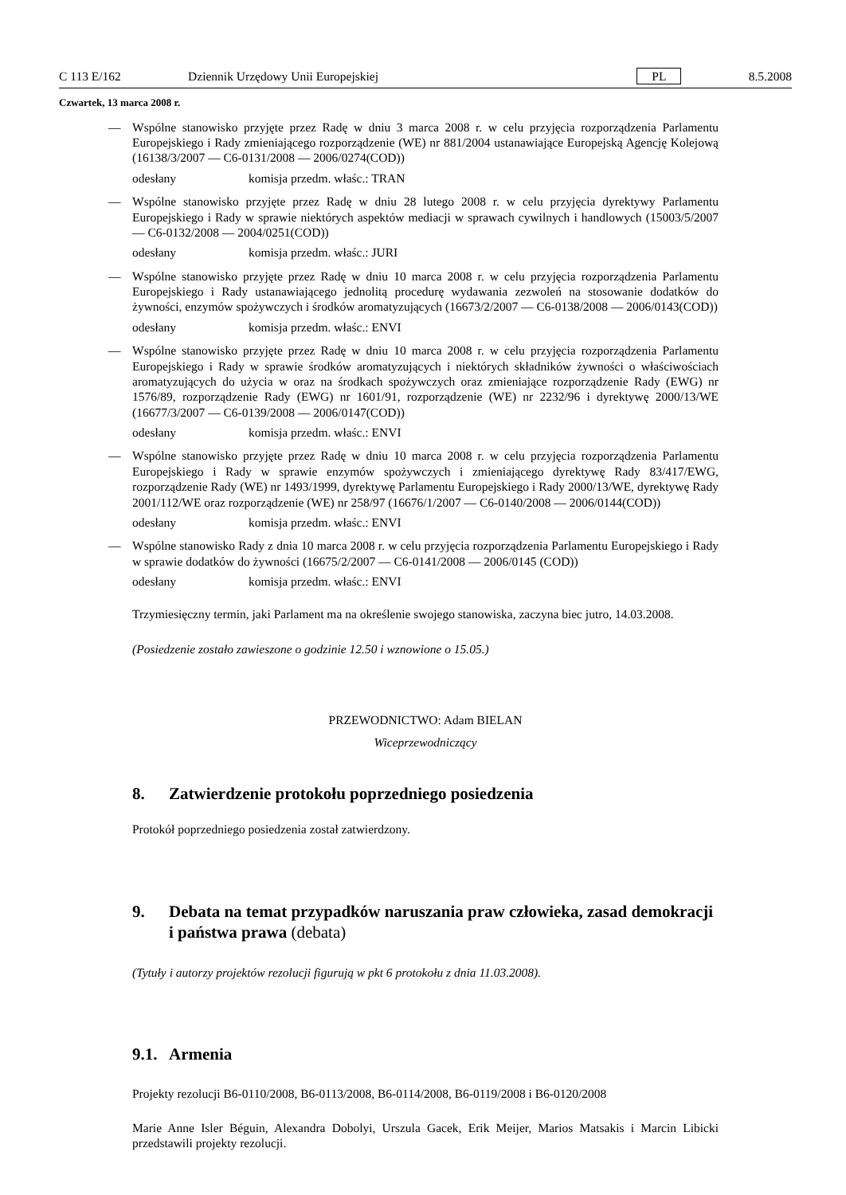C 113 E/162 Dziennik Urzędowy Unii Europejskiej PL 8.5.2008
Czwartek, 13 marca 2008 r.
— Wspólne stanowisko przyjęte przez Radę w dniu 3 marca 2008 r. w celu przyjęcia rozporządzenia Parlamentu Europejskiego i Rady zmieniającego rozporządzenie (WE) nr 881/2004 ustanawiające Europejską Agencję Kolejową (16138/3/2007 — C6-0131/2008 — 2006/0274(COD))
odesłany komisja przedm. właśc.: TRAN
— Wspólne stanowisko przyjęte przez Radę w dniu 28 lutego 2008 r. w celu przyjęcia dyrektywy Parlamentu Europejskiego i Rady w sprawie niektórych aspektów mediacji w sprawach cywilnych i handlowych (15003/5/2007 — C6-0132/2008 — 2004/0251(COD))
odesłany komisja przedm. właśc.: JURI
— Wspólne stanowisko przyjęte przez Radę w dniu 10 marca 2008 r. w celu przyjęcia rozporządzenia Parlamentu Europejskiego i Rady ustanawiającego jednolitą procedurę wydawania zezwoleń na stosowanie dodatków do żywności, enzymów spożywczych i środków aromatyzujących (16673/2/2007 — C6-0138/2008 — 2006/0143(COD))
odesłany komisja przedm. właśc.: ENVI
— Wspólne stanowisko przyjęte przez Radę w dniu 10 marca 2008 r. w celu przyjęcia rozporządzenia Parlamentu Europejskiego i Rady w sprawie środków aromatyzujących i niektórych składników żywności o właściwościach aromatyzujących do użycia w oraz na środkach spożywczych oraz zmieniające rozporządzenie Rady (EWG) nr 1576/89, rozporządzenie Rady (EWG) nr 1601/91, rozporządzenie (WE) nr 2232/96 i dyrektywę 2000/13/WE (16677/3/2007 — C6-0139/2008 — 2006/0147(COD))
odesłany komisja przedm. właśc.: ENVI
— Wspólne stanowisko przyjęte przez Radę w dniu 10 marca 2008 r. w celu przyjęcia rozporządzenia Parlamentu Europejskiego i Rady w sprawie enzymów spożywczych i zmieniającego dyrektywę Rady 83/417/EWG, rozporządzenie Rady (WE) nr 1493/1999, dyrektywę Parlamentu Europejskiego i Rady 2000/13/WE, dyrektywę Rady 2001/112/WE oraz rozporządzenie (WE) nr 258/97 (16676/1/2007 — C6-0140/2008 — 2006/0144(COD))
odesłany komisja przedm. właśc.: ENVI
— Wspólne stanowisko Rady z dnia 10 marca 2008 r. w celu przyjęcia rozporządzenia Parlamentu Europejskiego i Rady w sprawie dodatków do żywności (16675/2/2007 — C6-0141/2008 — 2006/0145 (COD))
odesłany komisja przedm. właśc.: ENVI
Trzymiesięczny termin, jaki Parlament ma na określenie swojego stanowiska, zaczyna biec jutro, 14.03.2008.
(Posiedzenie zostało zawieszone o godzinie 12.50 i wznowione o 15.05.)
PRZEWODNICTWO: Adam BIELAN
Wiceprzewodniczący
8. Zatwierdzenie protokołu poprzedniego posiedzenia
Protokół poprzedniego posiedzenia został zatwierdzony.
9. Debata na temat przypadków naruszania praw człowieka, zasad demokracji i państwa prawa (debata)
(Tytuły i autorzy projektów rezolucji figurują w pkt 6 protokołu z dnia 11.03.2008).
9.1. Armenia
Projekty rezolucji B6-0110/2008, B6-0113/2008, B6-0114/2008, B6-0119/2008 i B6-0120/2008
Marie Anne Isler Béguin, Alexandra Dobolyi, Urszula Gacek, Erik Meijer, Marios Matsakis i Marcin Libicki przedstawili projekty rezolucji.